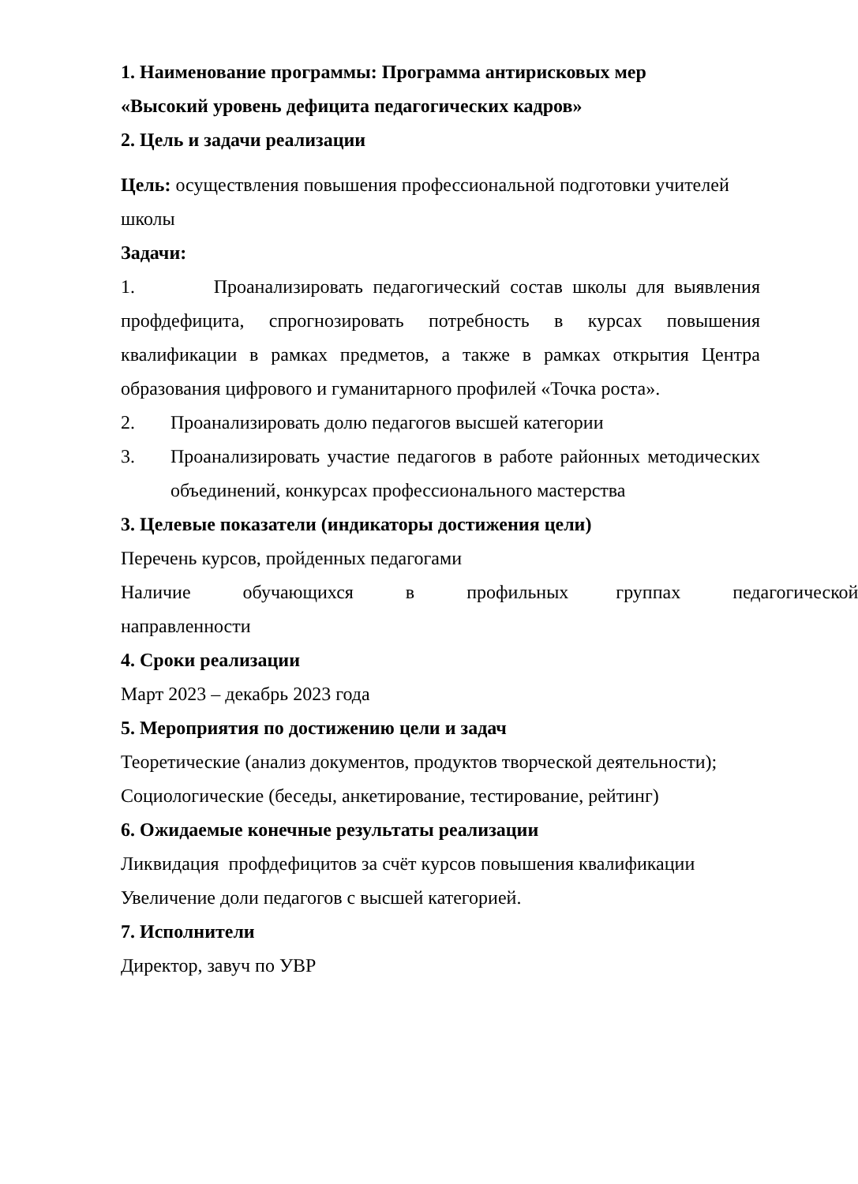1. Наименование программы: Программа антирисковых мер
«Высокий уровень дефицита педагогических кадров»
2. Цель и задачи реализации
Цель: осуществления повышения профессиональной подготовки учителей школы
Задачи:
1. Проанализировать педагогический состав школы для выявления профдефицита, спрогнозировать потребность в курсах повышения квалификации в рамках предметов, а также в рамках открытия Центра образования цифрового и гуманитарного профилей «Точка роста».
2. Проанализировать долю педагогов высшей категории
3. Проанализировать участие педагогов в работе районных методических объединений, конкурсах профессионального мастерства
3. Целевые показатели (индикаторы достижения цели)
Перечень курсов, пройденных педагогами
Наличие обучающихся в профильных группах педагогической направленности
4. Сроки реализации
Март 2023 – декабрь 2023 года
5. Мероприятия по достижению цели и задач
Теоретические (анализ документов, продуктов творческой деятельности);
Социологические (беседы, анкетирование, тестирование, рейтинг)
6. Ожидаемые конечные результаты реализации
Ликвидация профдефицитов за счёт курсов повышения квалификации
Увеличение доли педагогов с высшей категорией.
7. Исполнители
Директор, завуч по УВР